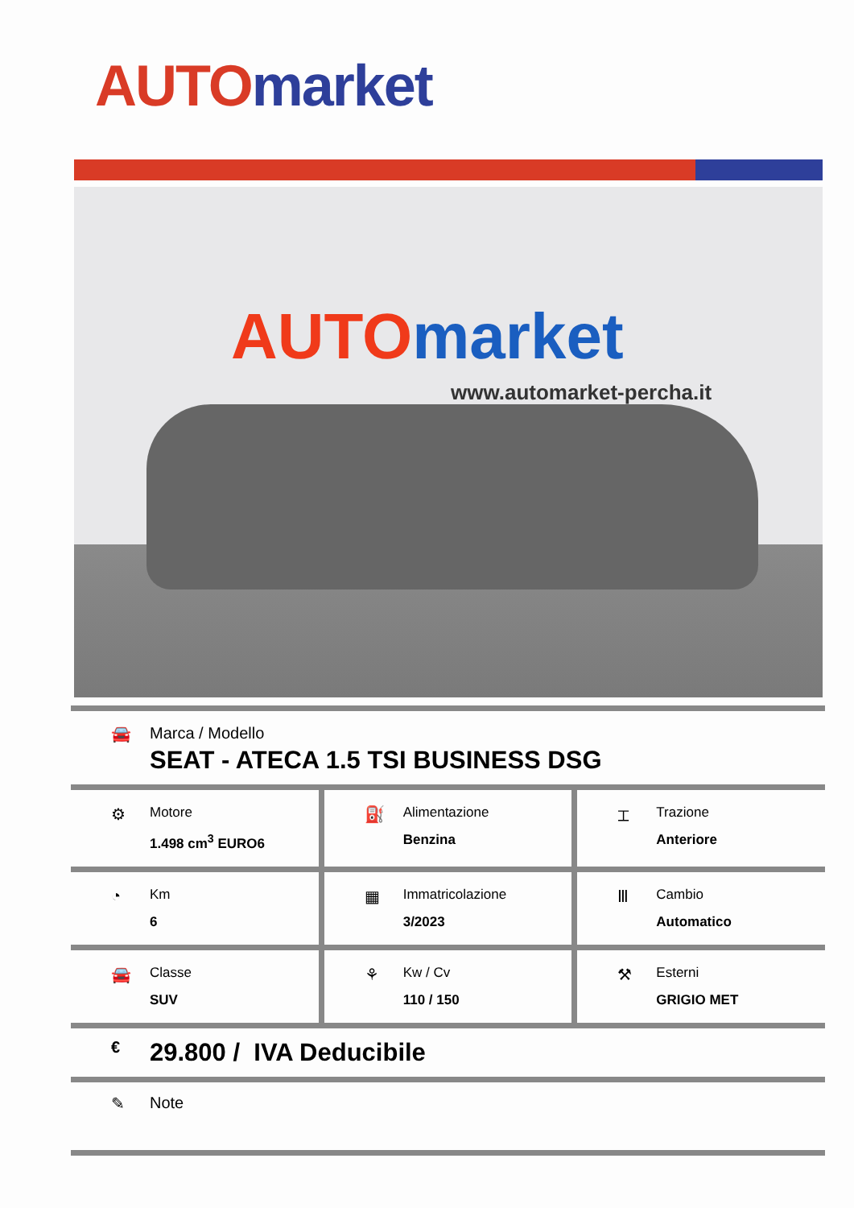AUTO market
AUTO market
www.automarket-percha.it
🚘 Marca / Modello
SEAT - ATECA 1.5 TSI BUSINESS DSG
⚙
Motore
1.498 cm<sup>3</sup> EURO6
⛽
Alimentazione
Benzina
⌶
Trazione
Anteriore
◔
Km
6
▦
Immatricolazione
3/2023
Ⅲ
Cambio
Automatico
🚘
Classe
SUV
⚘
Kw / Cv
110 / 150
⚒
Esterni
GRIGIO MET
€ 29.800 / IVA Deducibile
✎ Note